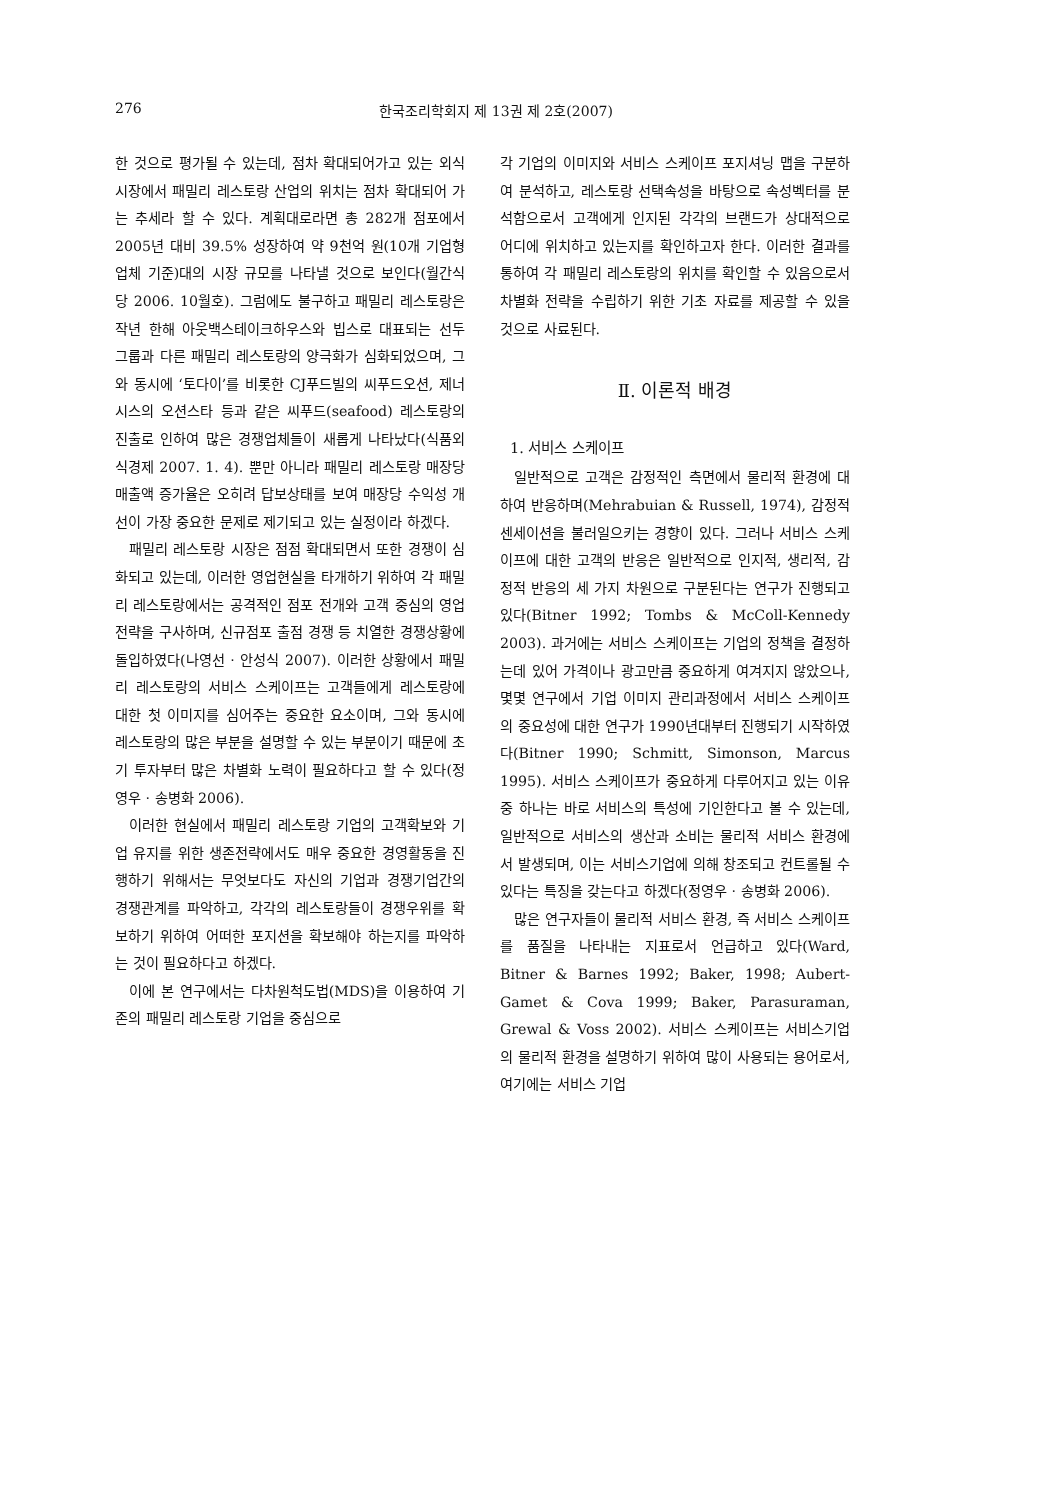276 한국조리학회지 제 13권 제 2호(2007)
한 것으로 평가될 수 있는데, 점차 확대되어가고 있는 외식시장에서 패밀리 레스토랑 산업의 위치는 점차 확대되어 가는 추세라 할 수 있다. 계획대로라면 총 282개 점포에서 2005년 대비 39.5% 성장하여 약 9천억 원(10개 기업형 업체 기준)대의 시장 규모를 나타낼 것으로 보인다(월간식당 2006. 10월호). 그럼에도 불구하고 패밀리 레스토랑은 작년 한해 아웃백스테이크하우스와 빕스로 대표되는 선두 그룹과 다른 패밀리 레스토랑의 양극화가 심화되었으며, 그와 동시에 ‘토다이’를 비롯한 CJ푸드빌의 씨푸드오션, 제너시스의 오션스타 등과 같은 씨푸드(seafood) 레스토랑의 진출로 인하여 많은 경쟁업체들이 새롭게 나타났다(식품외식경제 2007. 1. 4). 뿐만 아니라 패밀리 레스토랑 매장당 매출액 증가율은 오히려 답보상태를 보여 매장당 수익성 개선이 가장 중요한 문제로 제기되고 있는 실정이라 하겠다.
패밀리 레스토랑 시장은 점점 확대되면서 또한 경쟁이 심화되고 있는데, 이러한 영업현실을 타개하기 위하여 각 패밀리 레스토랑에서는 공격적인 점포 전개와 고객 중심의 영업 전략을 구사하며, 신규점포 출점 경쟁 등 치열한 경쟁상황에 돌입하였다(나영선 · 안성식 2007). 이러한 상황에서 패밀리 레스토랑의 서비스 스케이프는 고객들에게 레스토랑에 대한 첫 이미지를 심어주는 중요한 요소이며, 그와 동시에 레스토랑의 많은 부분을 설명할 수 있는 부분이기 때문에 초기 투자부터 많은 차별화 노력이 필요하다고 할 수 있다(정영우 · 송병화 2006).
이러한 현실에서 패밀리 레스토랑 기업의 고객확보와 기업 유지를 위한 생존전략에서도 매우 중요한 경영활동을 진행하기 위해서는 무엇보다도 자신의 기업과 경쟁기업간의 경쟁관계를 파악하고, 각각의 레스토랑들이 경쟁우위를 확보하기 위하여 어떠한 포지션을 확보해야 하는지를 파악하는 것이 필요하다고 하겠다.
이에 본 연구에서는 다차원척도법(MDS)을 이용하여 기존의 패밀리 레스토랑 기업을 중심으로
각 기업의 이미지와 서비스 스케이프 포지셔닝 맵을 구분하여 분석하고, 레스토랑 선택속성을 바탕으로 속성벡터를 분석함으로서 고객에게 인지된 각각의 브랜드가 상대적으로 어디에 위치하고 있는지를 확인하고자 한다. 이러한 결과를 통하여 각 패밀리 레스토랑의 위치를 확인할 수 있음으로서 차별화 전략을 수립하기 위한 기초 자료를 제공할 수 있을 것으로 사료된다.
Ⅱ. 이론적 배경
1. 서비스 스케이프
일반적으로 고객은 감정적인 측면에서 물리적 환경에 대하여 반응하며(Mehrabuian & Russell, 1974), 감정적 센세이션을 불러일으키는 경향이 있다. 그러나 서비스 스케이프에 대한 고객의 반응은 일반적으로 인지적, 생리적, 감정적 반응의 세 가지 차원으로 구분된다는 연구가 진행되고 있다(Bitner 1992; Tombs & McColl-Kennedy 2003). 과거에는 서비스 스케이프는 기업의 정책을 결정하는데 있어 가격이나 광고만큼 중요하게 여겨지지 않았으나, 몇몇 연구에서 기업 이미지 관리과정에서 서비스 스케이프의 중요성에 대한 연구가 1990년대부터 진행되기 시작하였다(Bitner 1990; Schmitt, Simonson, Marcus 1995). 서비스 스케이프가 중요하게 다루어지고 있는 이유중 하나는 바로 서비스의 특성에 기인한다고 볼 수 있는데, 일반적으로 서비스의 생산과 소비는 물리적 서비스 환경에서 발생되며, 이는 서비스기업에 의해 창조되고 컨트롤될 수 있다는 특징을 갖는다고 하겠다(정영우 · 송병화 2006).
많은 연구자들이 물리적 서비스 환경, 즉 서비스 스케이프를 품질을 나타내는 지표로서 언급하고 있다(Ward, Bitner & Barnes 1992; Baker, 1998; Aubert-Gamet & Cova 1999; Baker, Parasuraman, Grewal & Voss 2002). 서비스 스케이프는 서비스기업의 물리적 환경을 설명하기 위하여 많이 사용되는 용어로서, 여기에는 서비스 기업